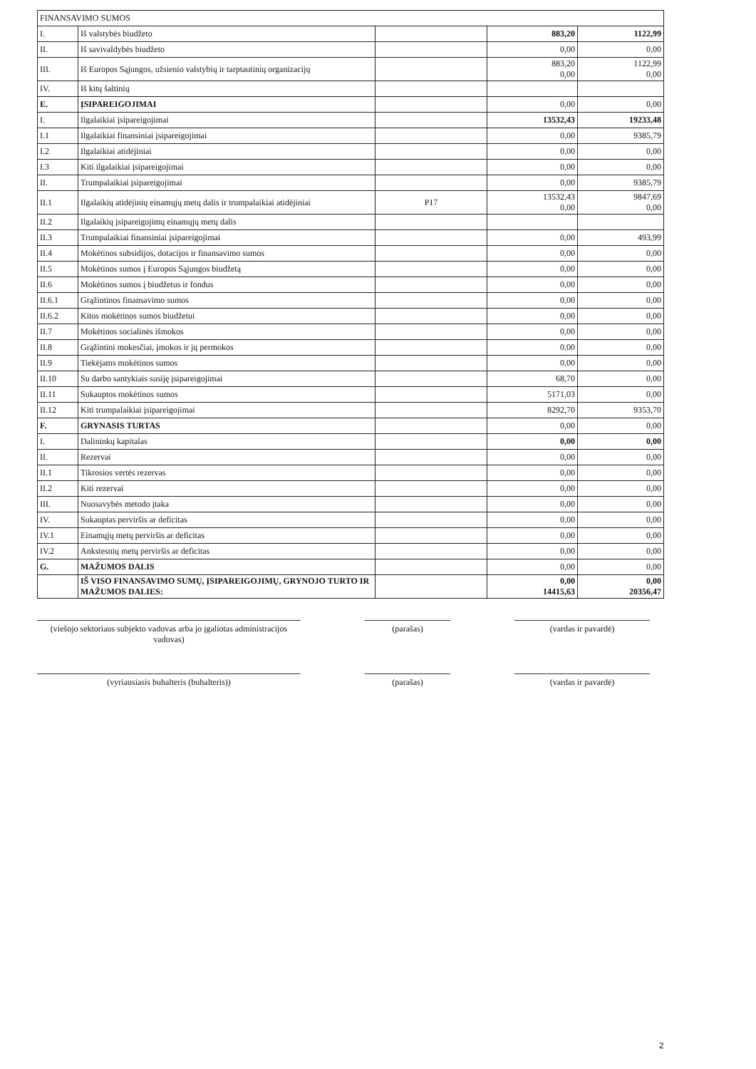| FINANSAVIMO SUMOS | | | | |
| I. | Iš valstybės biudžeto | | 883,20 | 1122,99 |
| II. | Iš savivaldybės biudžeto | | 0,00 | 0,00 |
| III. | Iš Europos Sąjungos, užsienio valstybių ir tarptautinių organizacijų | | 883,20 0,00 | 1122,99 0,00 |
| IV. | Iš kitų šaltinių | | | |
| E. | ĮSIPAREIGOJIMAI | | 0,00 | 0,00 |
| I. | Ilgalaikiai įsipareigojimai | | 13532,43 | 19233,48 |
| I.1 | Ilgalaikiai finansiniai įsipareigojimai | | 0,00 | 9385,79 |
| I.2 | Ilgalaikiai atidėjiniai | | 0,00 | 0,00 |
| I.3 | Kiti ilgalaikiai įsipareigojimai | | 0,00 | 0,00 |
| II. | Trumpalaikiai įsipareigojimai | | 0,00 | 9385,79 |
| II.1 | Ilgalaikių atidėjinių einamųjų metų dalis ir trumpalaikiai atidėjiniai | P17 | 13532,43 0,00 | 9847,69 0,00 |
| II.2 | Ilgalaikių įsipareigojimų einamųjų metų dalis | | | |
| II.3 | Trumpalaikiai finansiniai įsipareigojimai | | 0,00 | 493,99 |
| II.4 | Mokėtinos subsidijos, dotacijos ir finansavimo sumos | | 0,00 | 0,00 |
| II.5 | Mokėtinos sumos į Europos Sąjungos biudžetą | | 0,00 | 0,00 |
| II.6 | Mokėtinos sumos į biudžetus ir fondus | | 0,00 | 0,00 |
| II.6.1 | Grąžintinos finansavimo sumos | | 0,00 | 0,00 |
| II.6.2 | Kitos mokėtinos sumos biudžetui | | 0,00 | 0,00 |
| II.7 | Mokėtinos socialinės išmokos | | 0,00 | 0,00 |
| II.8 | Grąžintini mokesčiai, įmokos ir jų permokos | | 0,00 | 0,00 |
| II.9 | Tiekėjams mokėtinos sumos | | 0,00 | 0,00 |
| II.10 | Su darbo santykiais susiję įsipareigojimai | | 68,70 | 0,00 |
| II.11 | Sukauptos mokėtinos sumos | | 5171,03 | 0,00 |
| II.12 | Kiti trumpalaikiai įsipareigojimai | | 8292,70 | 9353,70 |
| F. | GRYNASIS TURTAS | | 0,00 | 0,00 |
| I. | Dalininkų kapitalas | | 0,00 | 0,00 |
| II. | Rezervai | | 0,00 | 0,00 |
| II.1 | Tikrosios vertės rezervas | | 0,00 | 0,00 |
| II.2 | Kiti rezervai | | 0,00 | 0,00 |
| III. | Nuosavybės metodo įtaka | | 0,00 | 0,00 |
| IV. | Sukauptas perviršis ar deficitas | | 0,00 | 0,00 |
| IV.1 | Einamųjų metų perviršis ar deficitas | | 0,00 | 0,00 |
| IV.2 | Ankstesnių metų perviršis ar deficitas | | 0,00 | 0,00 |
| G. | MAŽUMOS DALIS | | 0,00 | 0,00 |
| | IŠ VISO FINANSAVIMO SUMŲ, ĮSIPAREIGOJIMŲ, GRYNOJO TURTO IR MAŽUMOS DALIES: | | 0,00 14415,63 | 0,00 20356,47 |
(viešojo sektoriaus subjekto vadovas arba jo įgaliotas administracijos vadovas)
(parašas) (vardas ir pavardė)
(vyriausiasis buhalteris (buhalteris)) (parašas) (vardas ir pavardė)
2